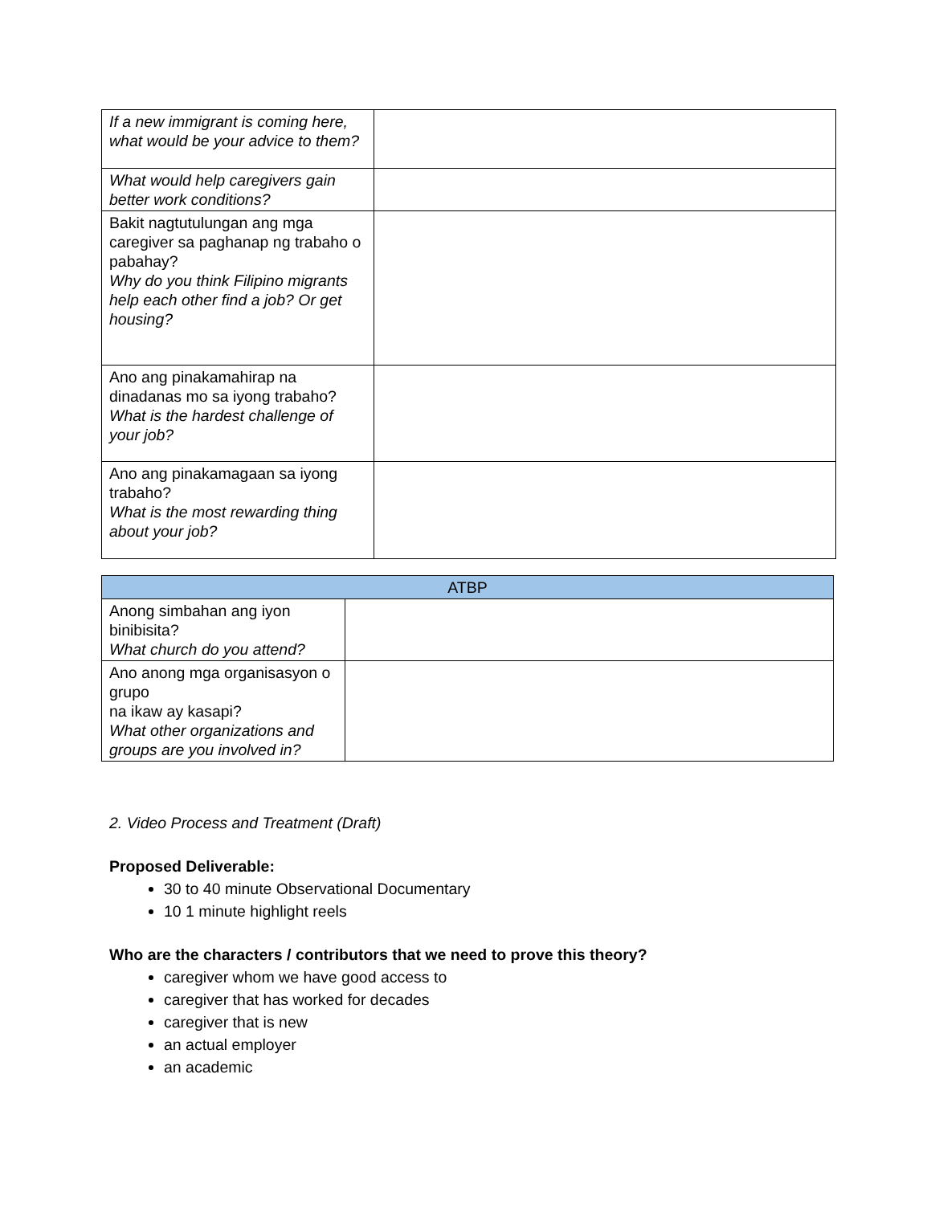| If a new immigrant is coming here, what would be your advice to them? | |
| What would help caregivers gain better work conditions? | |
| Bakit nagtutulungan ang mga caregiver sa paghanap ng trabaho o pabahay? Why do you think Filipino migrants help each other find a job? Or get housing? | |
| Ano ang pinakamahirap na dinadanas mo sa iyong trabaho? What is the hardest challenge of your job? | |
| Ano ang pinakamagaan sa iyong trabaho? What is the most rewarding thing about your job? | |
| ATBP | |
| Anong simbahan ang iyon binibisita? What church do you attend? | |
| Ano anong mga organisasyon o grupo na ikaw ay kasapi? What other organizations and groups are you involved in? | |
2. Video Process and Treatment (Draft)
Proposed Deliverable:
30 to 40 minute Observational Documentary
10 1 minute highlight reels
Who are the characters / contributors that we need to prove this theory?
caregiver whom we have good access to
caregiver that has worked for decades
caregiver that is new
an actual employer
an academic